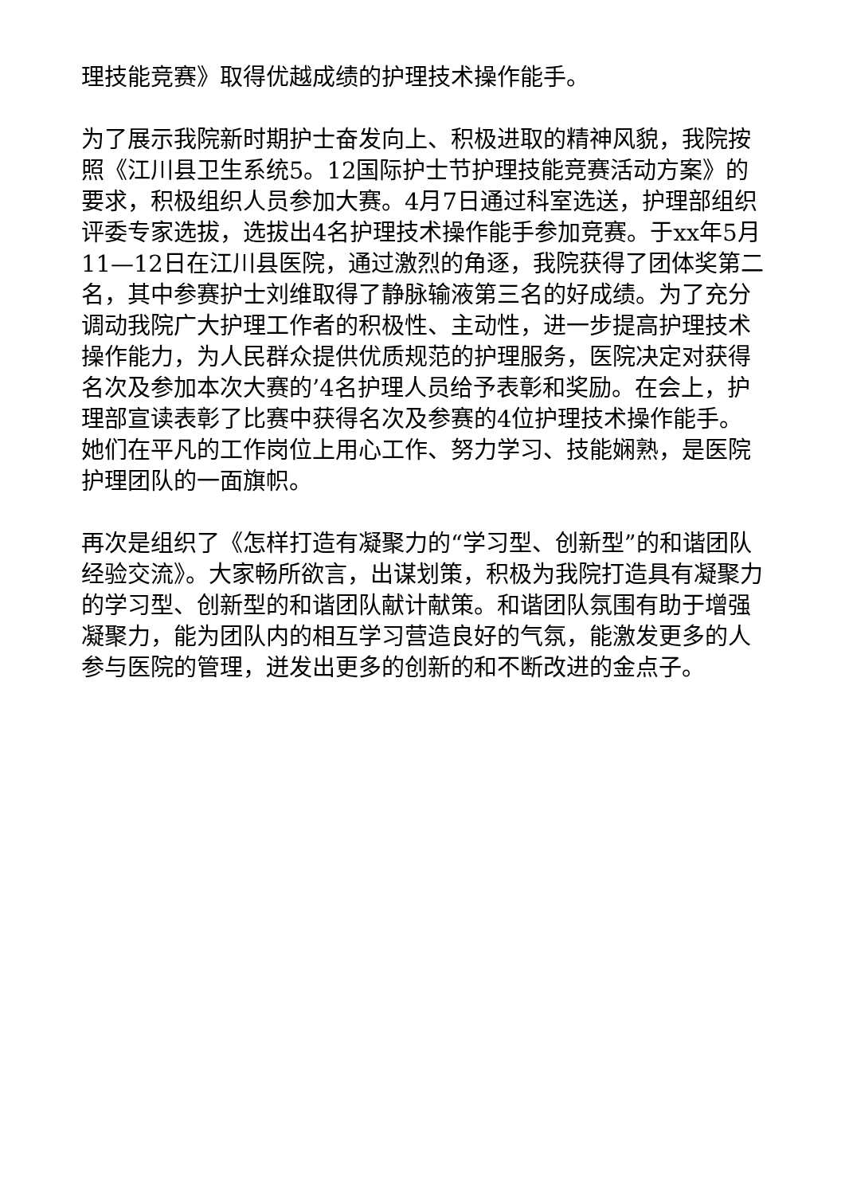理技能竞赛》取得优越成绩的护理技术操作能手。
为了展示我院新时期护士奋发向上、积极进取的精神风貌，我院按照《江川县卫生系统5。12国际护士节护理技能竞赛活动方案》的要求，积极组织人员参加大赛。4月7日通过科室选送，护理部组织评委专家选拔，选拔出4名护理技术操作能手参加竞赛。于xx年5月11—12日在江川县医院，通过激烈的角逐，我院获得了团体奖第二名，其中参赛护士刘维取得了静脉输液第三名的好成绩。为了充分调动我院广大护理工作者的积极性、主动性，进一步提高护理技术操作能力，为人民群众提供优质规范的护理服务，医院决定对获得名次及参加本次大赛的’4名护理人员给予表彰和奖励。在会上，护理部宣读表彰了比赛中获得名次及参赛的4位护理技术操作能手。她们在平凡的工作岗位上用心工作、努力学习、技能娴熟，是医院护理团队的一面旗帜。
再次是组织了《怎样打造有凝聚力的“学习型、创新型”的和谐团队经验交流》。大家畅所欲言，出谋划策，积极为我院打造具有凝聚力的学习型、创新型的和谐团队献计献策。和谐团队氛围有助于增强凝聚力，能为团队内的相互学习营造良好的气氛，能激发更多的人参与医院的管理，迸发出更多的创新的和不断改进的金点子。